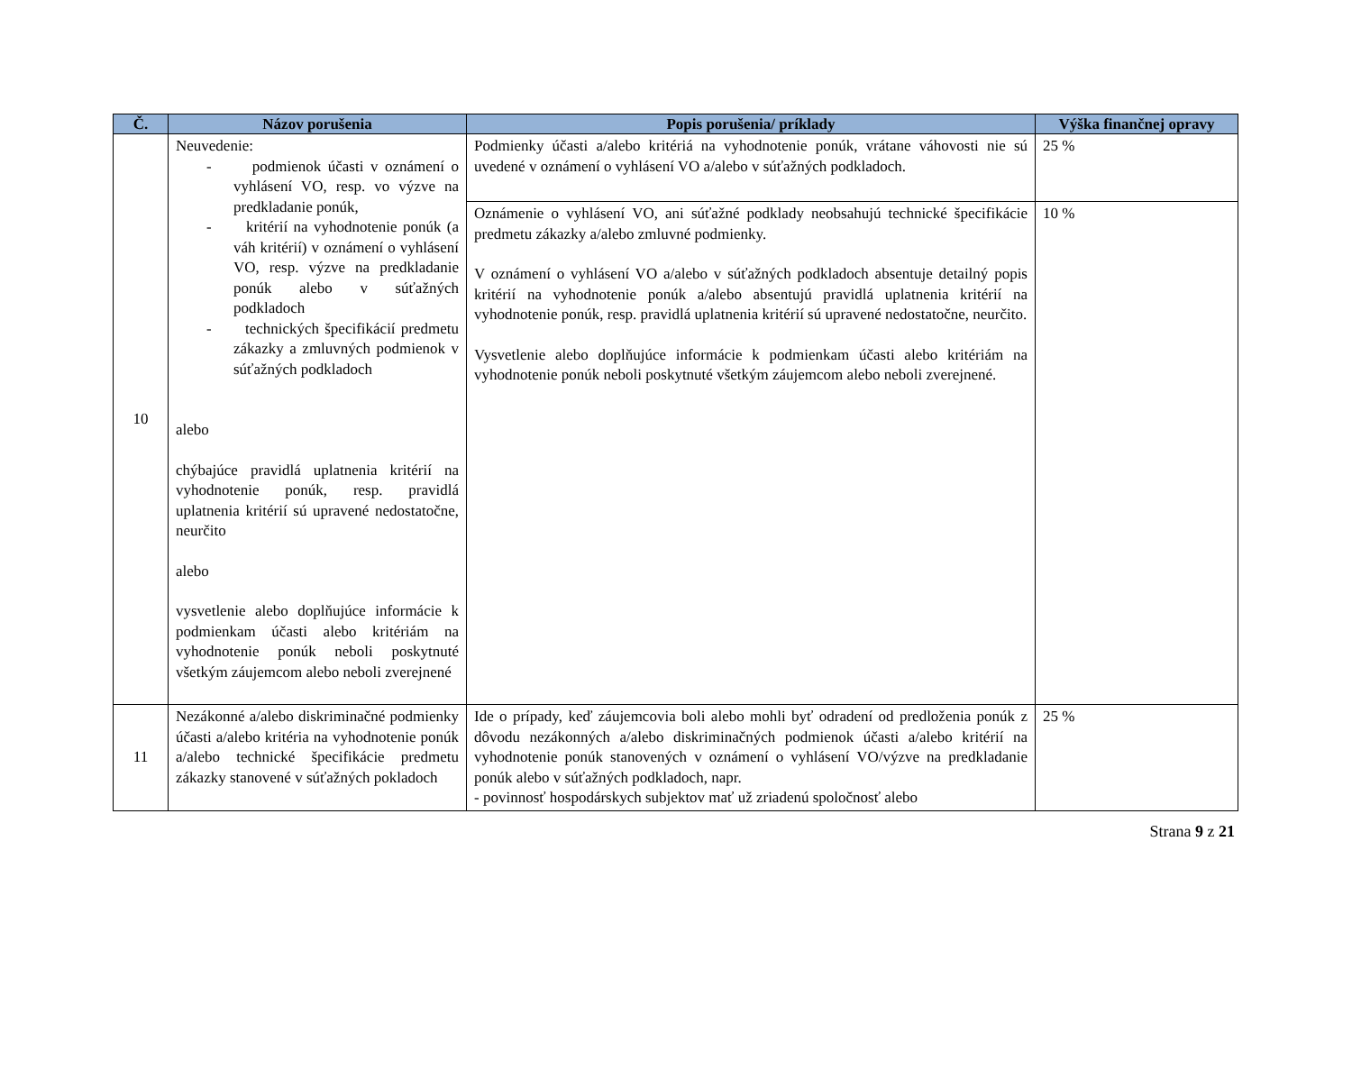| Č. | Názov porušenia | Popis porušenia/ príklady | Výška finančnej opravy |
| --- | --- | --- | --- |
| 10 | Neuvedenie: - podmienok účasti v oznámení o vyhlásení VO, resp. vo výzve na predkladanie ponúk, - kritérií na vyhodnotenie ponúk (a váh kritérií) v oznámení o vyhlásení VO, resp. výzve na predkladanie ponúk alebo v súťažných podkladoch - technických špecifikácií predmetu zákazky a zmluvných podmienok v súťažných podkladoch alebo chýbajúce pravidlá uplatnenia kritérií na vyhodnotenie ponúk, resp. pravidlá uplatnenia kritérií sú upravené nedostatočne, neurčito alebo vysvetlenie alebo doplňujúce informácie k podmienkam účasti alebo kritériám na vyhodnotenie ponúk neboli poskytnuté všetkým záujemcom alebo neboli zverejnené | Podmienky účasti a/alebo kritériá na vyhodnotenie ponúk, vrátane váhovosti nie sú uvedené v oznámení o vyhlásení VO a/alebo v súťažných podkladoch. | 25 % |
| | | Oznámenie o vyhlásení VO, ani súťažné podklady neobsahujú technické špecifikácie predmetu zákazky a/alebo zmluvné podmienky. V oznámení o vyhlásení VO a/alebo v súťažných podkladoch absentuje detailný popis kritérií na vyhodnotenie ponúk a/alebo absentujú pravidlá uplatnenia kritérií na vyhodnotenie ponúk, resp. pravidlá uplatnenia kritérií sú upravené nedostatočne, neurčito. Vysvetlenie alebo doplňujúce informácie k podmienkam účasti alebo kritériám na vyhodnotenie ponúk neboli poskytnuté všetkým záujemcom alebo neboli zverejnené. | 10 % |
| 11 | Nezákonné a/alebo diskriminačné podmienky účasti a/alebo kritéria na vyhodnotenie ponúk a/alebo technické špecifikácie predmetu zákazky stanovené v súťažných pokladoch | Ide o prípady, keď záujemcovia boli alebo mohli byť odradení od predloženia ponúk z dôvodu nezákonných a/alebo diskriminačných podmienok účasti a/alebo kritérií na vyhodnotenie ponúk stanovených v oznámení o vyhlásení VO/výzve na predkladanie ponúk alebo v súťažných podkladoch, napr. - povinnosť hospodárskych subjektov mať už zriadenú spoločnosť alebo | 25 % |
Strana 9 z 21